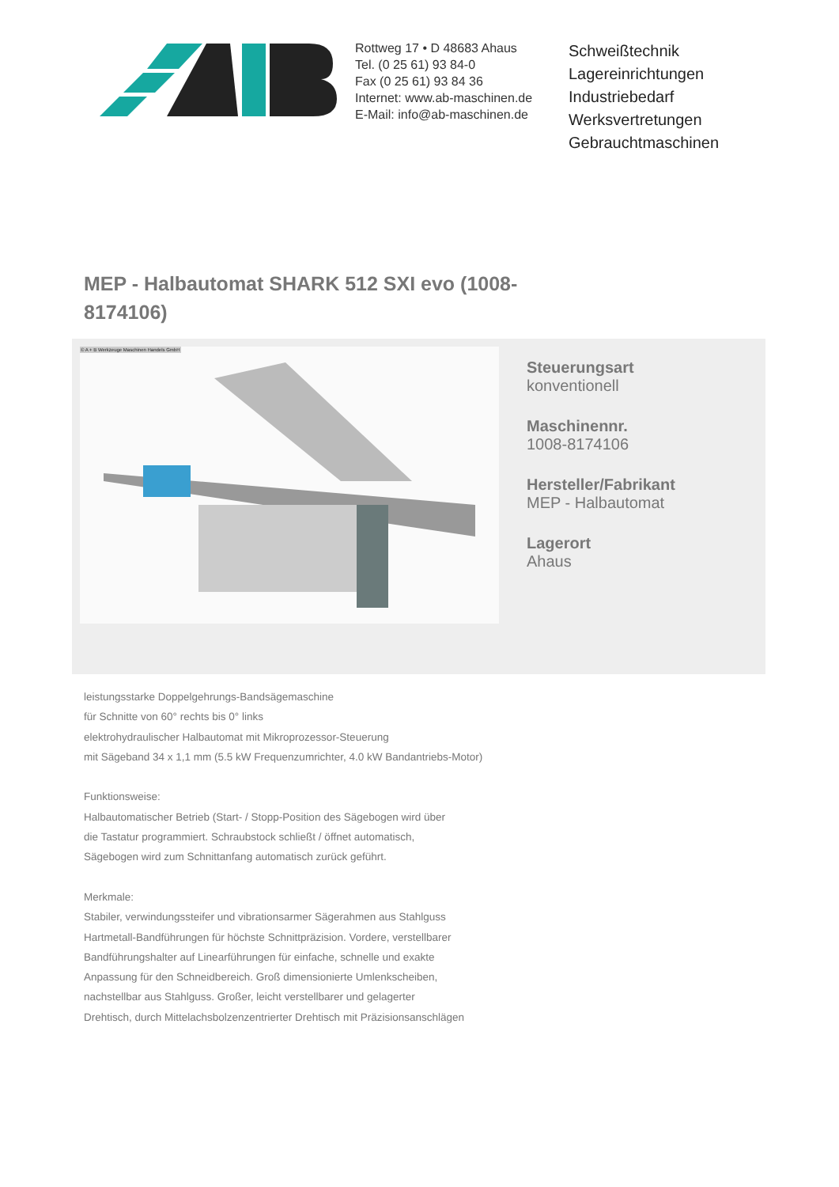Rottweg 17 • D 48683 Ahaus
Tel. (0 25 61) 93 84-0
Fax (0 25 61) 93 84 36
Internet: www.ab-maschinen.de
E-Mail: info@ab-maschinen.de
Schweißtechnik
Lagereinrichtungen
Industriebedarf
Werksvertretungen
Gebrauchtmaschinen
MEP - Halbautomat SHARK 512 SXI evo (1008-8174106)
© A + B Werkzeuge Maschinen Handels GmbH
Steuerungsart
konventionell
Maschinennr.
1008-8174106
Hersteller/Fabrikant
MEP - Halbautomat
Lagerort
Ahaus
leistungsstarke Doppelgehrungs-Bandsägemaschine
für Schnitte von 60° rechts bis 0° links
elektrohydraulischer Halbautomat mit Mikroprozessor-Steuerung
mit Sägeband 34 x 1,1 mm (5.5 kW Frequenzumrichter, 4.0 kW Bandantriebs-Motor)
Funktionsweise:
Halbautomatischer Betrieb (Start- / Stopp-Position des Sägebogen wird über
die Tastatur programmiert. Schraubstock schließt / öffnet automatisch,
Sägebogen wird zum Schnittanfang automatisch zurück geführt.
Merkmale:
Stabiler, verwindungssteifer und vibrationsarmer Sägerahmen aus Stahlguss
Hartmetall-Bandführungen für höchste Schnittpräzision. Vordere, verstellbarer
Bandführungshalter auf Linearführungen für einfache, schnelle und exakte
Anpassung für den Schneidbereich. Groß dimensionierte Umlenkscheiben,
nachstellbar aus Stahlguss. Großer, leicht verstellbarer und gelagerter
Drehtisch, durch Mittelachsbolzenzentrierter Drehtisch mit Präzisionsanschlägen